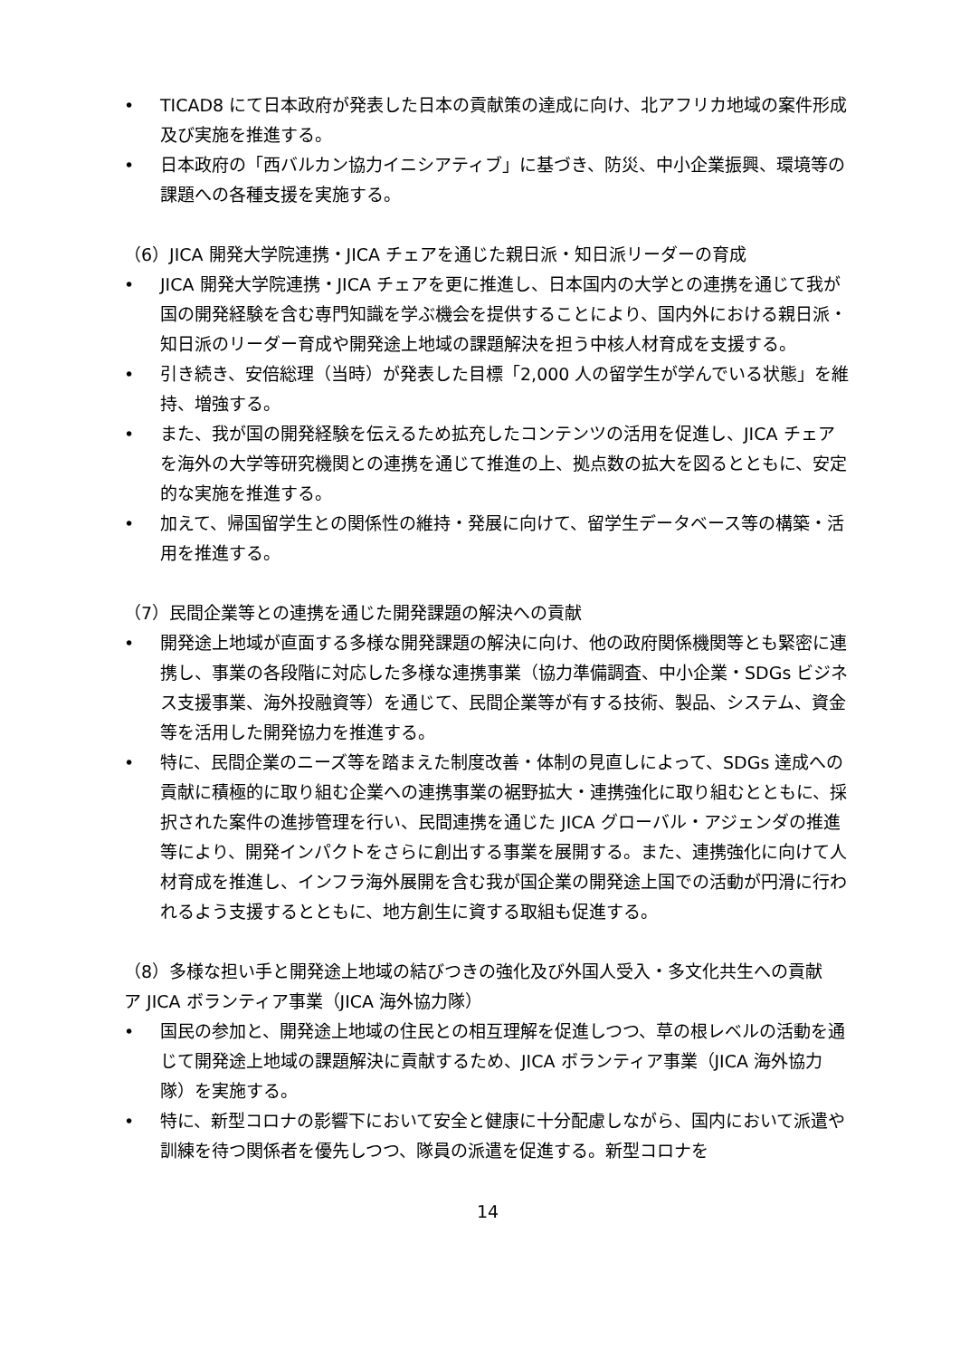• TICAD8 にて日本政府が発表した日本の貢献策の達成に向け、北アフリカ地域の案件形成及び実施を推進する。
• 日本政府の「西バルカン協力イニシアティブ」に基づき、防災、中小企業振興、環境等の課題への各種支援を実施する。
（6）JICA 開発大学院連携・JICA チェアを通じた親日派・知日派リーダーの育成
• JICA 開発大学院連携・JICA チェアを更に推進し、日本国内の大学との連携を通じて我が国の開発経験を含む専門知識を学ぶ機会を提供することにより、国内外における親日派・知日派のリーダー育成や開発途上地域の課題解決を担う中核人材育成を支援する。
• 引き続き、安倍総理（当時）が発表した目標「2,000 人の留学生が学んでいる状態」を維持、増強する。
• また、我が国の開発経験を伝えるため拡充したコンテンツの活用を促進し、JICA チェアを海外の大学等研究機関との連携を通じて推進の上、拠点数の拡大を図るとともに、安定的な実施を推進する。
• 加えて、帰国留学生との関係性の維持・発展に向けて、留学生データベース等の構築・活用を推進する。
（7）民間企業等との連携を通じた開発課題の解決への貢献
• 開発途上地域が直面する多様な開発課題の解決に向け、他の政府関係機関等とも緊密に連携し、事業の各段階に対応した多様な連携事業（協力準備調査、中小企業・SDGs ビジネス支援事業、海外投融資等）を通じて、民間企業等が有する技術、製品、システム、資金等を活用した開発協力を推進する。
• 特に、民間企業のニーズ等を踏まえた制度改善・体制の見直しによって、SDGs 達成への貢献に積極的に取り組む企業への連携事業の裾野拡大・連携強化に取り組むとともに、採択された案件の進捗管理を行い、民間連携を通じた JICA グローバル・アジェンダの推進等により、開発インパクトをさらに創出する事業を展開する。また、連携強化に向けて人材育成を推進し、インフラ海外展開を含む我が国企業の開発途上国での活動が円滑に行われるよう支援するとともに、地方創生に資する取組も促進する。
（8）多様な担い手と開発途上地域の結びつきの強化及び外国人受入・多文化共生への貢献
ア JICA ボランティア事業（JICA 海外協力隊）
• 国民の参加と、開発途上地域の住民との相互理解を促進しつつ、草の根レベルの活動を通じて開発途上地域の課題解決に貢献するため、JICA ボランティア事業（JICA 海外協力隊）を実施する。
• 特に、新型コロナの影響下において安全と健康に十分配慮しながら、国内において派遣や訓練を待つ関係者を優先しつつ、隊員の派遣を促進する。新型コロナを
14